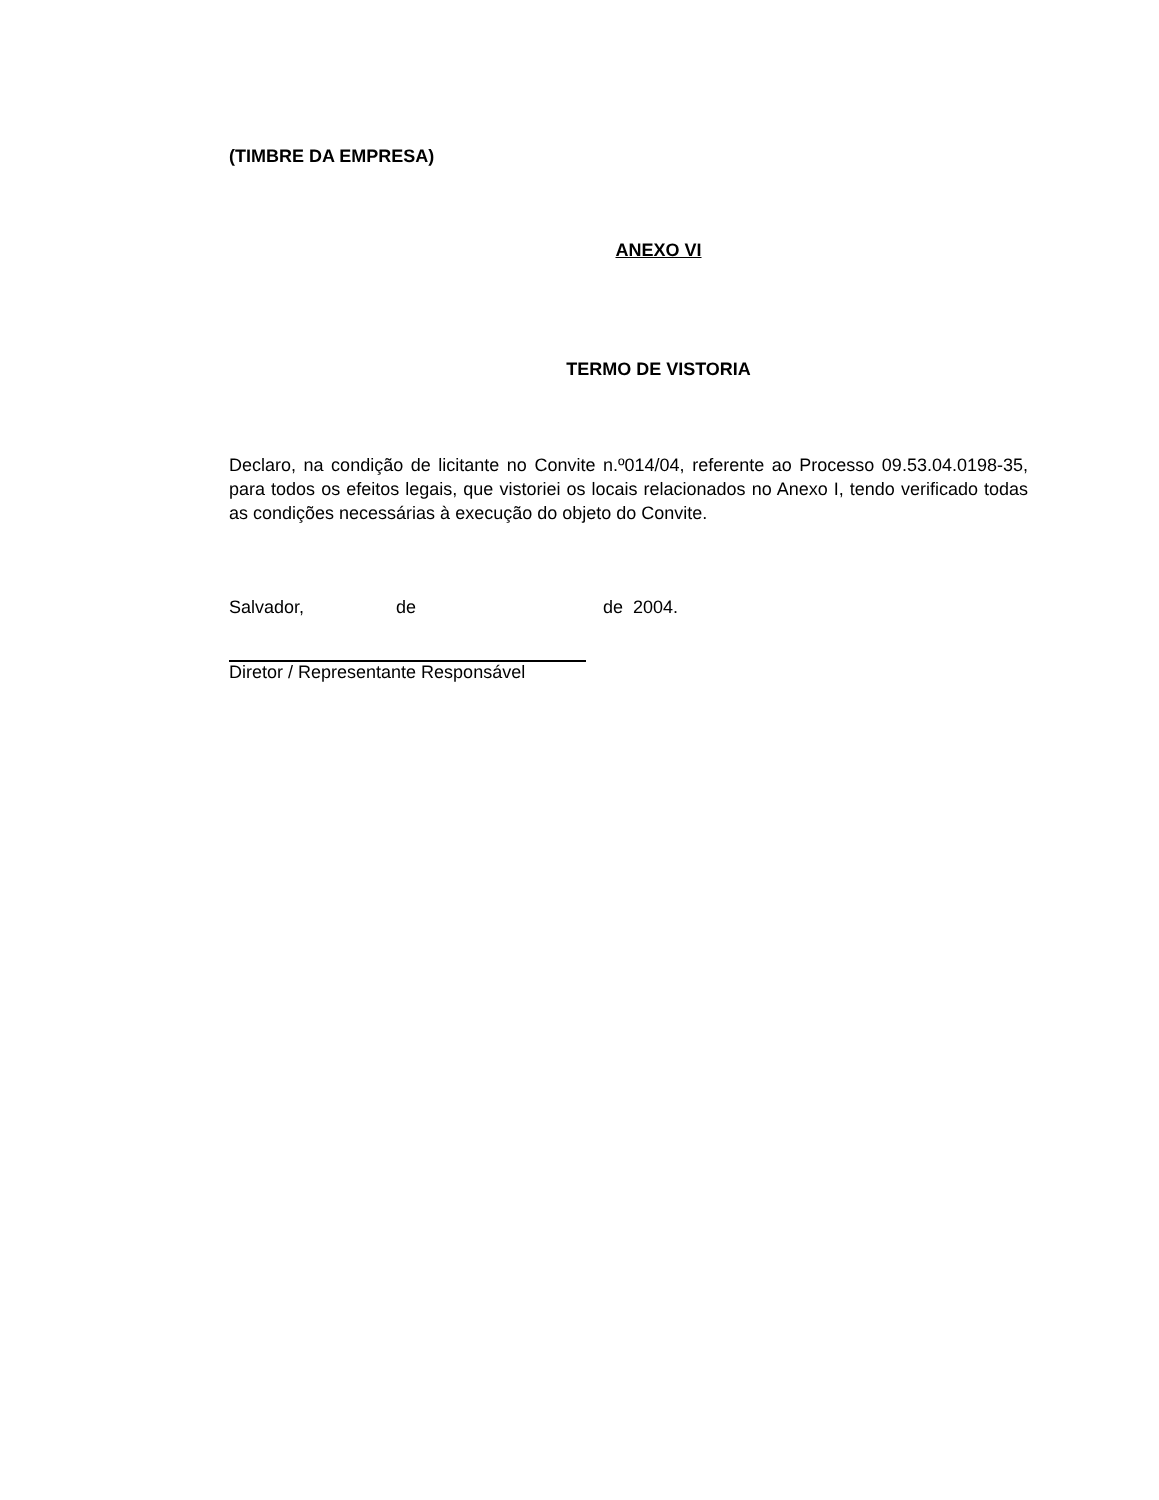(TIMBRE DA EMPRESA)
ANEXO VI
TERMO DE VISTORIA
Declaro, na condição de licitante no Convite n.º014/04, referente ao Processo 09.53.04.0198-35, para todos os efeitos legais, que vistoriei os locais relacionados no Anexo I, tendo verificado todas as condições necessárias à execução do objeto do Convite.
Salvador, de de 2004.
Diretor / Representante Responsável